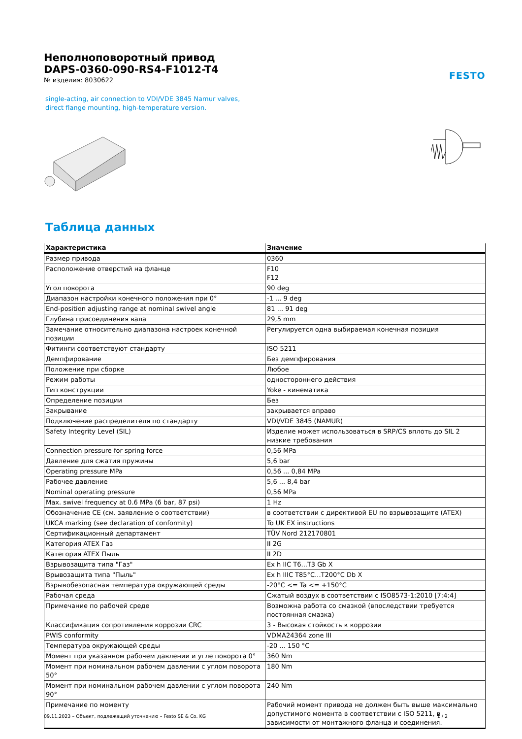FESTO
Неполноповоротный привод
DAPS-0360-090-RS4-F1012-T4
№ изделия: 8030622
single-acting, air connection to VDI/VDE 3845 Namur valves, direct flange mounting, high-temperature version.
Таблица данных
| Характеристика | Значение |
| --- | --- |
| Размер привода | 0360 |
| Расположение отверстий на фланце | F10 F12 |
| Угол поворота | 90 deg |
| Диапазон настройки конечного положения при 0° | -1 ... 9 deg |
| End-position adjusting range at nominal swivel angle | 81 ... 91 deg |
| Глубина присоединения вала | 29,5 mm |
| Замечание относительно диапазона настроек конечной позиции | Регулируется одна выбираемая конечная позиция |
| Фитинги соответствуют стандарту | ISO 5211 |
| Демпфирование | Без демпфирования |
| Положение при сборке | Любое |
| Режим работы | одностороннего действия |
| Тип конструкции | Yoke - кинематика |
| Определение позиции | Без |
| Закрывание | закрывается вправо |
| Подключение распределителя по стандарту | VDI/VDE 3845 (NAMUR) |
| Safety Integrity Level (SIL) | Изделие может использоваться в SRP/CS вплоть до SIL 2 низкие требования |
| Connection pressure for spring force | 0,56 MPa |
| Давление для сжатия пружины | 5,6 bar |
| Operating pressure MPa | 0,56 ... 0,84 MPa |
| Рабочее давление | 5,6 ... 8,4 bar |
| Nominal operating pressure | 0,56 MPa |
| Max. swivel frequency at 0.6 MPa (6 bar, 87 psi) | 1 Hz |
| Обозначение CE (см. заявление о соответствии) | в соответствии с директивой EU по взрывозащите (ATEX) |
| UKCA marking (see declaration of conformity) | To UK EX instructions |
| Сертификационный департамент | TÜV Nord 212170801 |
| Категория ATEX Газ | II 2G |
| Категория ATEX Пыль | II 2D |
| Взрывозащита типа "Газ" | Ex h IIC T6...T3 Gb X |
| Врывозащита типа "Пыль" | Ex h IIIC T85°C...T200°C Db X |
| Взрывобезопасная температура окружающей среды | -20°C <= Ta <= +150°C |
| Рабочая среда | Сжатый воздух в соответствии с ISO8573-1:2010 [7:4:4] |
| Примечание по рабочей среде | Возможна работа со смазкой (впоследствии требуется постоянная смазка) |
| Классификация сопротивления коррозии CRC | 3 - Высокая стойкость к коррозии |
| PWIS conformity | VDMA24364 zone III |
| Температура окружающей среды | -20 ... 150 °C |
| Момент при указанном рабочем давлении и угле поворота 0° | 360 Nm |
| Момент при номинальном рабочем давлении с углом поворота 50° | 180 Nm |
| Момент при номинальном рабочем давлении с углом поворота 90° | 240 Nm |
| Примечание по моменту | Рабочий момент привода не должен быть выше максимально допустимого момента в соответствии с ISO 5211, в зависимости от монтажного фланца и соединения. |
09.11.2023 – Объект, подлежащий уточнению – Festo SE & Co. KG 1 / 2